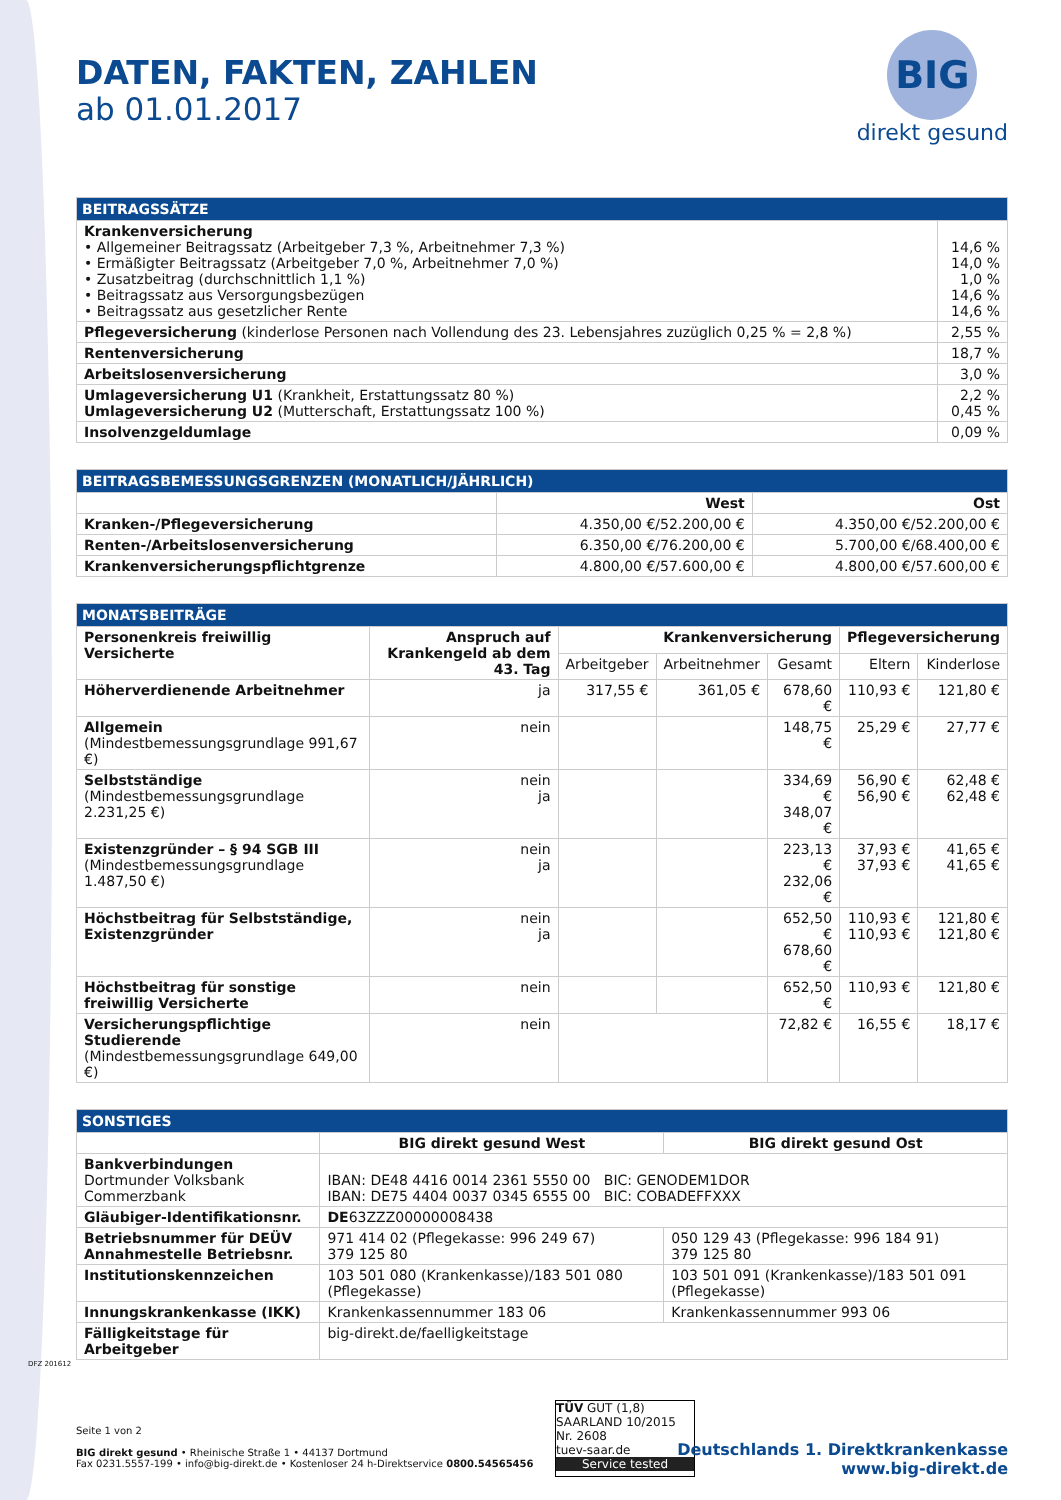DATEN, FAKTEN, ZAHLEN
ab 01.01.2017
BIG
direkt gesund
| BEITRAGSSÄTZE | |
| --- | --- |
| Krankenversicherung • Allgemeiner Beitragssatz (Arbeitgeber 7,3 %, Arbeitnehmer 7,3 %) • Ermäßigter Beitragssatz (Arbeitgeber 7,0 %, Arbeitnehmer 7,0 %) • Zusatzbeitrag (durchschnittlich 1,1 %) • Beitragssatz aus Versorgungsbezügen • Beitragssatz aus gesetzlicher Rente | 14,6 % 14,0 % 1,0 % 14,6 % 14,6 % |
| Pflegeversicherung (kinderlose Personen nach Vollendung des 23. Lebensjahres zuzüglich 0,25 % = 2,8 %) | 2,55 % |
| Rentenversicherung | 18,7 % |
| Arbeitslosenversicherung | 3,0 % |
| Umlageversicherung U1 (Krankheit, Erstattungssatz 80 %) Umlageversicherung U2 (Mutterschaft, Erstattungssatz 100 %) | 2,2 % 0,45 % |
| Insolvenzgeldumlage | 0,09 % |
| BEITRAGSBEMESSUNGSGRENZEN (MONATLICH/JÄHRLICH) | | |
| --- | --- | --- |
| | West | Ost |
| Kranken-/Pflegeversicherung | 4.350,00 €/52.200,00 € | 4.350,00 €/52.200,00 € |
| Renten-/Arbeitslosenversicherung | 6.350,00 €/76.200,00 € | 5.700,00 €/68.400,00 € |
| Krankenversicherungspflichtgrenze | 4.800,00 €/57.600,00 € | 4.800,00 €/57.600,00 € |
| MONATSBEITRÄGE | | | | | | |
| --- | --- | --- | --- | --- | --- | --- |
| Personenkreis freiwillig Versicherte | Anspruch auf Krankengeld ab dem 43. Tag | Krankenversicherung | | | Pflegeversicherung | |
| | | Arbeitgeber | Arbeitnehmer | Gesamt | Eltern | Kinderlose |
| Höherverdienende Arbeitnehmer | ja | 317,55 € | 361,05 € | 678,60 € | 110,93 € | 121,80 € |
| Allgemein (Mindestbemessungsgrundlage 991,67 €) | nein | | | 148,75 € | 25,29 € | 27,77 € |
| Selbstständige (Mindestbemessungsgrundlage 2.231,25 €) | nein ja | | | 334,69 € 348,07 € | 56,90 € 56,90 € | 62,48 € 62,48 € |
| Existenzgründer – § 94 SGB III (Mindestbemessungsgrundlage 1.487,50 €) | nein ja | | | 223,13 € 232,06 € | 37,93 € 37,93 € | 41,65 € 41,65 € |
| Höchstbeitrag für Selbstständige, Existenzgründer | nein ja | | | 652,50 € 678,60 € | 110,93 € 110,93 € | 121,80 € 121,80 € |
| Höchstbeitrag für sonstige freiwillig Versicherte | nein | | | 652,50 € | 110,93 € | 121,80 € |
| Versicherungspflichtige Studierende (Mindestbemessungsgrundlage 649,00 €) | nein | | | 72,82 € | 16,55 € | 18,17 € |
| SONSTIGES | | |
| --- | --- | --- |
| | BIG direkt gesund West | BIG direkt gesund Ost |
| Bankverbindungen Dortmunder Volksbank Commerzbank | IBAN: DE48 4416 0014 2361 5550 00 BIC: GENODEM1DOR IBAN: DE75 4404 0037 0345 6555 00 BIC: COBADEFFXXX | |
| Gläubiger-Identifikationsnr. | DE 63ZZZ00000008438 | |
| Betriebsnummer für DEÜV Annahmestelle Betriebsnr. | 971 414 02 (Pflegekasse: 996 249 67) 379 125 80 | 050 129 43 (Pflegekasse: 996 184 91) 379 125 80 |
| Institutionskennzeichen | 103 501 080 (Krankenkasse)/183 501 080 (Pflegekasse) | 103 501 091 (Krankenkasse)/183 501 091 (Pflegekasse) |
| Innungskrankenkasse (IKK) | Krankenkassennummer 183 06 | Krankenkassennummer 993 06 |
| Fälligkeitstage für Arbeitgeber | big-direkt.de/faelligkeitstage | |
DFZ 201612
Seite 1 von 2
BIG direkt gesund • Rheinische Straße 1 • 44137 Dortmund
Fax 0231.5557-199 • info@big-direkt.de • Kostenloser 24 h-Direktservice 0800.54565456
TÜV GUT (1,8)
SAARLAND 10/2015 Nr. 2608
tuev-saar.de
Service tested
Deutschlands 1. Direktkrankenkasse
www.big-direkt.de